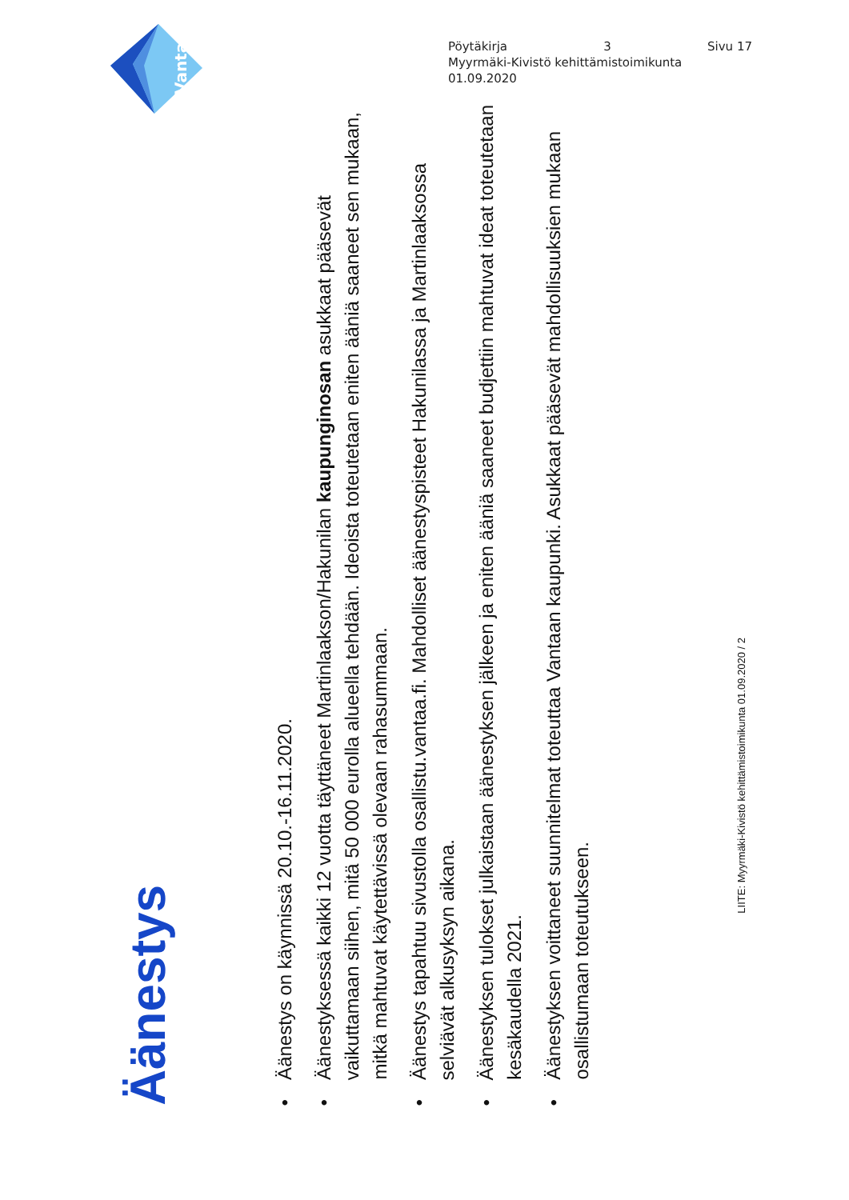Pöytäkirja 3 Sivu 17
Myyrmäki-Kivistö kehittämistoimikunta
01.09.2020
Vantaa
Äänestys
•Äänestys on käynnissä 20.10.-16.11.2020.
•Äänestyksessä kaikki 12 vuotta täyttäneet Martinlaakson/Hakunilan kaupunginosan asukkaat pääsevät vaikuttamaan siihen, mitä 50 000 eurolla alueella tehdään. Ideoista toteutetaan eniten ääniä saaneet sen mukaan, mitkä mahtuvat käytettävissä olevaan rahasummaan.
•Äänestys tapahtuu sivustolla osallistu.vantaa.fi. Mahdolliset äänestyspisteet Hakunilassa ja Martinlaaksossa selviävät alkusyksyn aikana.
•Äänestyksen tulokset julkaistaan äänestyksen jälkeen ja eniten ääniä saaneet budjettiin mahtuvat ideat toteutetaan kesäkaudella 2021.
•Äänestyksen voittaneet suunnitelmat toteuttaa Vantaan kaupunki. Asukkaat pääsevät mahdollisuuksien mukaan osallistumaan toteutukseen.
LIITE: Myyrmäki-Kivistö kehittämistoimikunta 01.09.2020 / 2